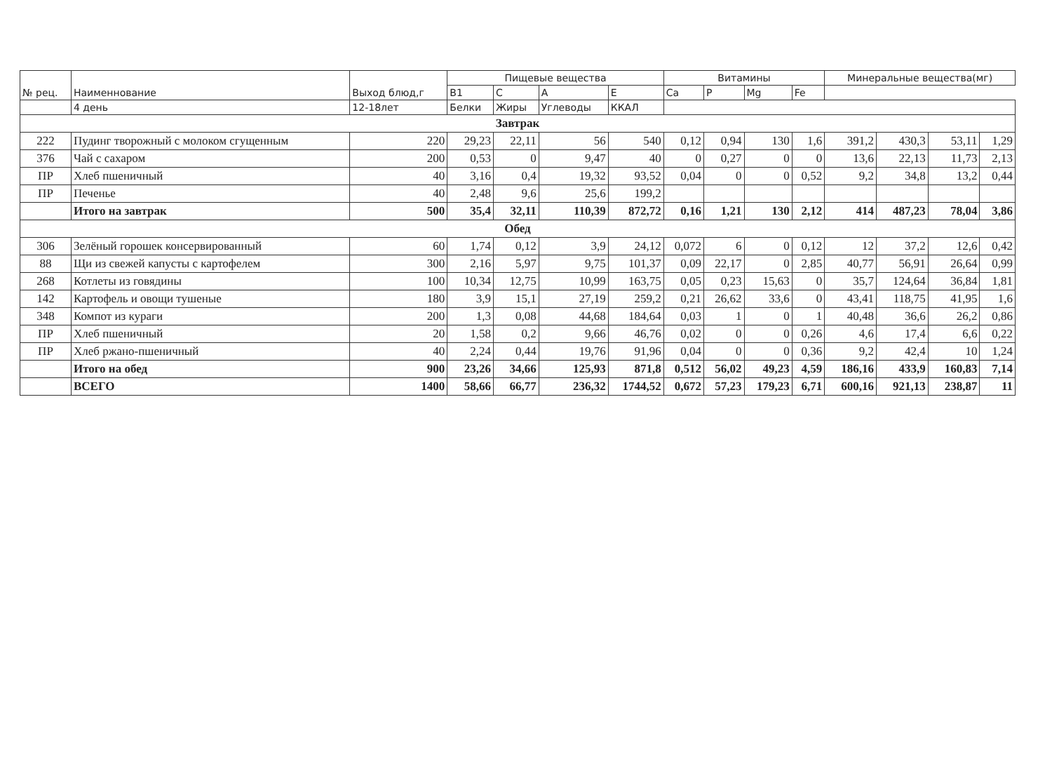| № рец. | Наименнование | Выход блюд,г | Пищевые вещества | | | | Витамины | | | | Минеральные вещества(мг) | | | |
| --- | --- | --- | --- | --- | --- | --- | --- | --- | --- | --- | --- | --- | --- | --- |
| | | | B1 | C | A | E | Ca | P | Mg | Fe | | | | |
| | 4 день | 12-18лет | Белки | Жиры | Углеводы | ККАЛ | | | | | | | | |
| Завтрак | | | | | | | | | | | | | | |
| 222 | Пудинг творожный с молоком сгущенным | 220 | 29,23 | 22,11 | 56 | 540 | 0,12 | 0,94 | 130 | 1,6 | 391,2 | 430,3 | 53,11 | 1,29 |
| 376 | Чай с сахаром | 200 | 0,53 | 0 | 9,47 | 40 | 0 | 0,27 | 0 | 0 | 13,6 | 22,13 | 11,73 | 2,13 |
| ПР | Хлеб пшеничный | 40 | 3,16 | 0,4 | 19,32 | 93,52 | 0,04 | 0 | 0 | 0,52 | 9,2 | 34,8 | 13,2 | 0,44 |
| ПР | Печенье | 40 | 2,48 | 9,6 | 25,6 | 199,2 | | | | | | | | |
| | Итого на завтрак | 500 | 35,4 | 32,11 | 110,39 | 872,72 | 0,16 | 1,21 | 130 | 2,12 | 414 | 487,23 | 78,04 | 3,86 |
| Обед | | | | | | | | | | | | | | |
| 306 | Зелёный горошек консервированный | 60 | 1,74 | 0,12 | 3,9 | 24,12 | 0,072 | 6 | 0 | 0,12 | 12 | 37,2 | 12,6 | 0,42 |
| 88 | Щи из свежей капусты с картофелем | 300 | 2,16 | 5,97 | 9,75 | 101,37 | 0,09 | 22,17 | 0 | 2,85 | 40,77 | 56,91 | 26,64 | 0,99 |
| 268 | Котлеты из говядины | 100 | 10,34 | 12,75 | 10,99 | 163,75 | 0,05 | 0,23 | 15,63 | 0 | 35,7 | 124,64 | 36,84 | 1,81 |
| 142 | Картофель и овощи тушеные | 180 | 3,9 | 15,1 | 27,19 | 259,2 | 0,21 | 26,62 | 33,6 | 0 | 43,41 | 118,75 | 41,95 | 1,6 |
| 348 | Компот из кураги | 200 | 1,3 | 0,08 | 44,68 | 184,64 | 0,03 | 1 | 0 | 1 | 40,48 | 36,6 | 26,2 | 0,86 |
| ПР | Хлеб пшеничный | 20 | 1,58 | 0,2 | 9,66 | 46,76 | 0,02 | 0 | 0 | 0,26 | 4,6 | 17,4 | 6,6 | 0,22 |
| ПР | Хлеб ржано-пшеничный | 40 | 2,24 | 0,44 | 19,76 | 91,96 | 0,04 | 0 | 0 | 0,36 | 9,2 | 42,4 | 10 | 1,24 |
| | Итого на обед | 900 | 23,26 | 34,66 | 125,93 | 871,8 | 0,512 | 56,02 | 49,23 | 4,59 | 186,16 | 433,9 | 160,83 | 7,14 |
| | ВСЕГО | 1400 | 58,66 | 66,77 | 236,32 | 1744,52 | 0,672 | 57,23 | 179,23 | 6,71 | 600,16 | 921,13 | 238,87 | 11 |